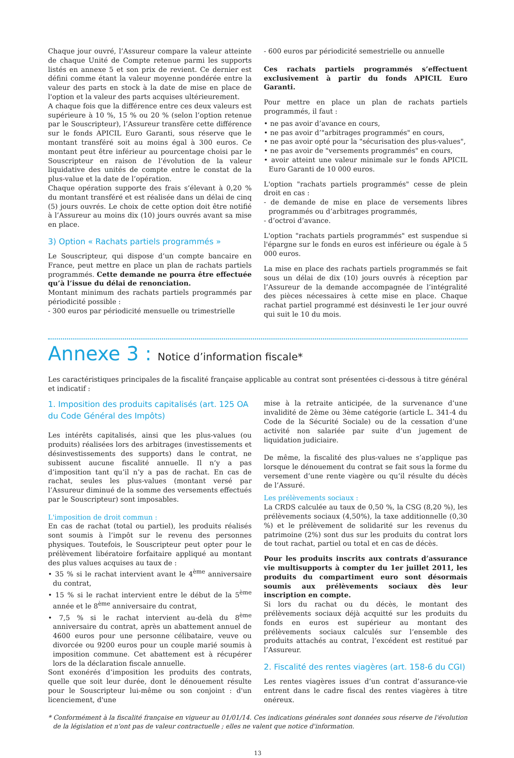Chaque jour ouvré, l’Assureur compare la valeur atteinte de chaque Unité de Compte retenue parmi les supports listés en annexe 5 et son prix de revient. Ce dernier est défini comme étant la valeur moyenne pondérée entre la valeur des parts en stock à la date de mise en place de l'option et la valeur des parts acquises ultérieurement.
A chaque fois que la différence entre ces deux valeurs est supérieure à 10 %, 15 % ou 20 % (selon l’option retenue par le Souscripteur), l’Assureur transfère cette différence sur le fonds APICIL Euro Garanti, sous réserve que le montant transféré soit au moins égal à 300 euros. Ce montant peut être inférieur au pourcentage choisi par le Souscripteur en raison de l’évolution de la valeur liquidative des unités de compte entre le constat de la plus-value et la date de l’opération.
Chaque opération supporte des frais s’élevant à 0,20 % du montant transféré et est réalisée dans un délai de cinq (5) jours ouvrés. Le choix de cette option doit être notifié à l’Assureur au moins dix (10) jours ouvrés avant sa mise en place.
3) Option « Rachats partiels programmés »
Le Souscripteur, qui dispose d’un compte bancaire en France, peut mettre en place un plan de rachats partiels programmés. Cette demande ne pourra être effectuée qu’à l’issue du délai de renonciation.
Montant minimum des rachats partiels programmés par périodicité possible :
- 300 euros par périodicité mensuelle ou trimestrielle
- 600 euros par périodicité semestrielle ou annuelle
Ces rachats partiels programmés s’effectuent exclusivement à partir du fonds APICIL Euro Garanti.
Pour mettre en place un plan de rachats partiels programmés, il faut :
• ne pas avoir d’avance en cours,
• ne pas avoir d’"arbitrages programmés" en cours,
• ne pas avoir opté pour la "sécurisation des plus-values",
• ne pas avoir de "versements programmés" en cours,
• avoir atteint une valeur minimale sur le fonds APICIL Euro Garanti de 10 000 euros.
L'option "rachats partiels programmés" cesse de plein droit en cas :
- de demande de mise en place de versements libres programmés ou d’arbitrages programmés,
- d’octroi d’avance.
L'option "rachats partiels programmés" est suspendue si l'épargne sur le fonds en euros est inférieure ou égale à 5 000 euros.
La mise en place des rachats partiels programmés se fait sous un délai de dix (10) jours ouvrés à réception par l’Assureur de la demande accompagnée de l’intégralité des pièces nécessaires à cette mise en place. Chaque rachat partiel programmé est désinvesti le 1er jour ouvré qui suit le 10 du mois.
Annexe 3 : Notice d’information fiscale*
Les caractéristiques principales de la fiscalité française applicable au contrat sont présentées ci-dessous à titre général et indicatif :
1. Imposition des produits capitalisés (art. 125 OA du Code Général des Impôts)
Les intérêts capitalisés, ainsi que les plus-values (ou produits) réalisées lors des arbitrages (investissements et désinvestissements des supports) dans le contrat, ne subissent aucune fiscalité annuelle. Il n’y a pas d’imposition tant qu’il n’y a pas de rachat. En cas de rachat, seules les plus-values (montant versé par l’Assureur diminué de la somme des versements effectués par le Souscripteur) sont imposables.
L'imposition de droit commun :
En cas de rachat (total ou partiel), les produits réalisés sont soumis à l’impôt sur le revenu des personnes physiques. Toutefois, le Souscripteur peut opter pour le prélèvement libératoire forfaitaire appliqué au montant des plus values acquises au taux de :
• 35 % si le rachat intervient avant le 4<sup>ème</sup> anniversaire du contrat,
• 15 % si le rachat intervient entre le début de la 5<sup>ème</sup> année et le 8<sup>ème</sup> anniversaire du contrat,
• 7,5 % si le rachat intervient au-delà du 8<sup>ème</sup> anniversaire du contrat, après un abattement annuel de 4600 euros pour une personne célibataire, veuve ou divorcée ou 9200 euros pour un couple marié soumis à imposition commune. Cet abattement est à récupérer lors de la déclaration fiscale annuelle.
Sont exonérés d’imposition les produits des contrats, quelle que soit leur durée, dont le dénouement résulte pour le Souscripteur lui-même ou son conjoint : d'un licenciement, d'une
mise à la retraite anticipée, de la survenance d’une invalidité de 2ème ou 3ème catégorie (article L. 341-4 du Code de la Sécurité Sociale) ou de la cessation d’une activité non salariée par suite d’un jugement de liquidation judiciaire.
De même, la fiscalité des plus-values ne s’applique pas lorsque le dénouement du contrat se fait sous la forme du versement d’une rente viagère ou qu’il résulte du décès de l’Assuré.
Les prélèvements sociaux :
La CRDS calculée au taux de 0,50 %, la CSG (8,20 %), les prélèvements sociaux (4,50%), la taxe additionnelle (0,30 %) et le prélèvement de solidarité sur les revenus du patrimoine (2%) sont dus sur les produits du contrat lors de tout rachat, partiel ou total et en cas de décès.
Pour les produits inscrits aux contrats d’assurance vie multisupports à compter du 1er juillet 2011, les produits du compartiment euro sont désormais soumis aux prélèvements sociaux dès leur inscription en compte.
Si lors du rachat ou du décès, le montant des prélèvements sociaux déjà acquitté sur les produits du fonds en euros est supérieur au montant des prélèvements sociaux calculés sur l’ensemble des produits attachés au contrat, l’excédent est restitué par l’Assureur.
2. Fiscalité des rentes viagères (art. 158-6 du CGI)
Les rentes viagères issues d’un contrat d’assurance-vie entrent dans le cadre fiscal des rentes viagères à titre onéreux.
* Conformément à la fiscalité française en vigueur au 01/01/14. Ces indications générales sont données sous réserve de l'évolution de la législation et n'ont pas de valeur contractuelle ; elles ne valent que notice d'information.
13